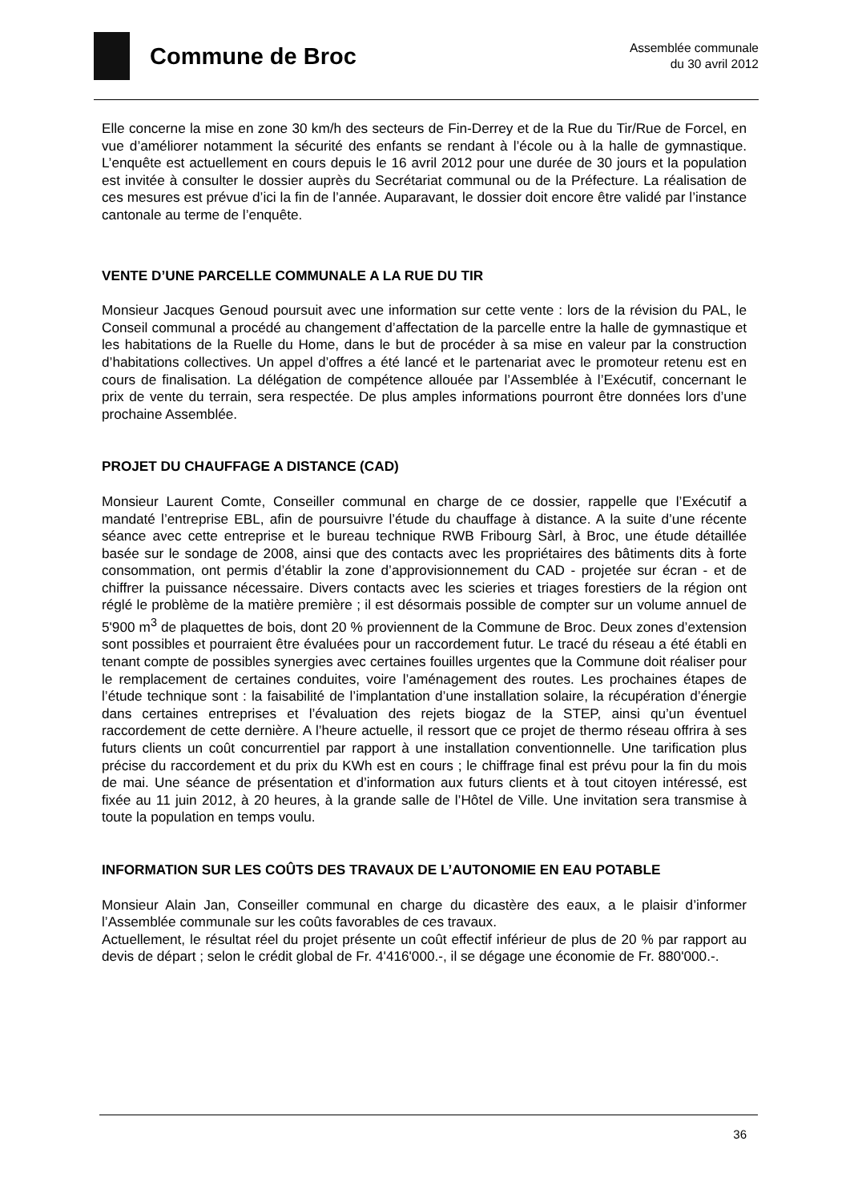Commune de Broc
Assemblée communale
du 30 avril 2012
Elle concerne la mise en zone 30 km/h des secteurs de Fin-Derrey et de la Rue du Tir/Rue de Forcel, en vue d’améliorer notamment la sécurité des enfants se rendant à l’école ou à la halle de gymnastique. L’enquête est actuellement en cours depuis le 16 avril 2012 pour une durée de 30 jours et la population est invitée à consulter le dossier auprès du Secrétariat communal ou de la Préfecture. La réalisation de ces mesures est prévue d’ici la fin de l’année. Auparavant, le dossier doit encore être validé par l’instance cantonale au terme de l’enquête.
VENTE D’UNE PARCELLE COMMUNALE A LA RUE DU TIR
Monsieur Jacques Genoud poursuit avec une information sur cette vente : lors de la révision du PAL, le Conseil communal a procédé au changement d’affectation de la parcelle entre la halle de gymnastique et les habitations de la Ruelle du Home, dans le but de procéder à sa mise en valeur par la construction d’habitations collectives. Un appel d’offres a été lancé et le partenariat avec le promoteur retenu est en cours de finalisation. La délégation de compétence allouée par l’Assemblée à l’Exécutif, concernant le prix de vente du terrain, sera respectée. De plus amples informations pourront être données lors d’une prochaine Assemblée.
PROJET DU CHAUFFAGE A DISTANCE (CAD)
Monsieur Laurent Comte, Conseiller communal en charge de ce dossier, rappelle que l’Exécutif a mandaté l’entreprise EBL, afin de poursuivre l’étude du chauffage à distance. A la suite d’une récente séance avec cette entreprise et le bureau technique RWB Fribourg Sàrl, à Broc, une étude détaillée basée sur le sondage de 2008, ainsi que des contacts avec les propriétaires des bâtiments dits à forte consommation, ont permis d’établir la zone d’approvisionnement du CAD - projetée sur écran - et de chiffrer la puissance nécessaire. Divers contacts avec les scieries et triages forestiers de la région ont réglé le problème de la matière première ; il est désormais possible de compter sur un volume annuel de 5'900 m<sup>3</sup> de plaquettes de bois, dont 20 % proviennent de la Commune de Broc. Deux zones d’extension sont possibles et pourraient être évaluées pour un raccordement futur. Le tracé du réseau a été établi en tenant compte de possibles synergies avec certaines fouilles urgentes que la Commune doit réaliser pour le remplacement de certaines conduites, voire l’aménagement des routes. Les prochaines étapes de l’étude technique sont : la faisabilité de l’implantation d’une installation solaire, la récupération d’énergie dans certaines entreprises et l’évaluation des rejets biogaz de la STEP, ainsi qu’un éventuel raccordement de cette dernière. A l’heure actuelle, il ressort que ce projet de thermo réseau offrira à ses futurs clients un coût concurrentiel par rapport à une installation conventionnelle. Une tarification plus précise du raccordement et du prix du KWh est en cours ; le chiffrage final est prévu pour la fin du mois de mai. Une séance de présentation et d’information aux futurs clients et à tout citoyen intéressé, est fixée au 11 juin 2012, à 20 heures, à la grande salle de l’Hôtel de Ville. Une invitation sera transmise à toute la population en temps voulu.
INFORMATION SUR LES COÛTS DES TRAVAUX DE L’AUTONOMIE EN EAU POTABLE
Monsieur Alain Jan, Conseiller communal en charge du dicastère des eaux, a le plaisir d’informer l’Assemblée communale sur les coûts favorables de ces travaux.
Actuellement, le résultat réel du projet présente un coût effectif inférieur de plus de 20 % par rapport au devis de départ ; selon le crédit global de Fr. 4'416'000.-, il se dégage une économie de Fr. 880'000.-.
36